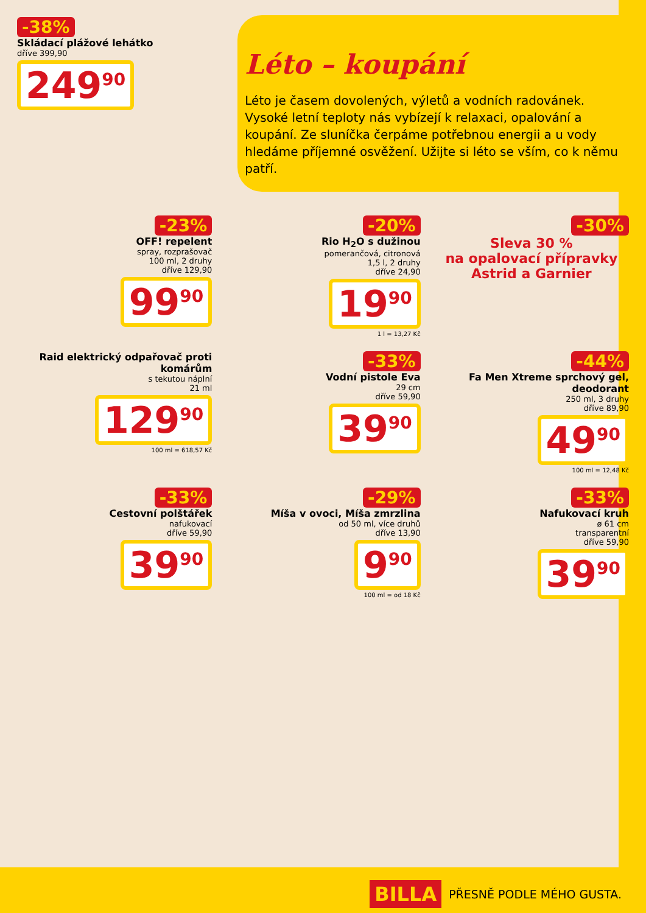-38%
Skládací plážové lehátko
dříve 399,90
249<sup>90</sup>
Léto – koupání
Léto je časem dovolených, výletů a vodních radovánek. Vysoké letní teploty nás vybízejí k relaxaci, opalování a koupání. Ze sluníčka čerpáme potřebnou energii a u vody hledáme příjemné osvěžení. Užijte si léto se vším, co k němu patří.
-23%
OFF! repelent
spray, rozprašovač
100 ml, 2 druhy
dříve 129,90
99<sup>90</sup>
-20%
Rio H<sub>2</sub>O s dužinou
pomerančová, citronová
1,5 l, 2 druhy
dříve 24,90
19<sup>90</sup>
1 l = 13,27 Kč
-30%
Sleva 30 %
na opalovací přípravky
Astrid a Garnier
Raid elektrický odpařovač proti komárům
s tekutou náplní
21 ml
129<sup>90</sup>
100 ml = 618,57 Kč
-33%
Vodní pistole Eva
29 cm
dříve 59,90
39<sup>90</sup>
-44%
Fa Men Xtreme sprchový gel, deodorant
250 ml, 3 druhy
dříve 89,90
49<sup>90</sup>
100 ml = 12,48 Kč
-33%
Cestovní polštářek
nafukovací
dříve 59,90
39<sup>90</sup>
-29%
Míša v ovoci, Míša zmrzlina
od 50 ml, více druhů
dříve 13,90
9<sup>90</sup>
100 ml = od 18 Kč
-33%
Nafukovací kruh
ø 61 cm
transparentní
dříve 59,90
39<sup>90</sup>
BILLA PŘESNĚ PODLE MÉHO GUSTA.